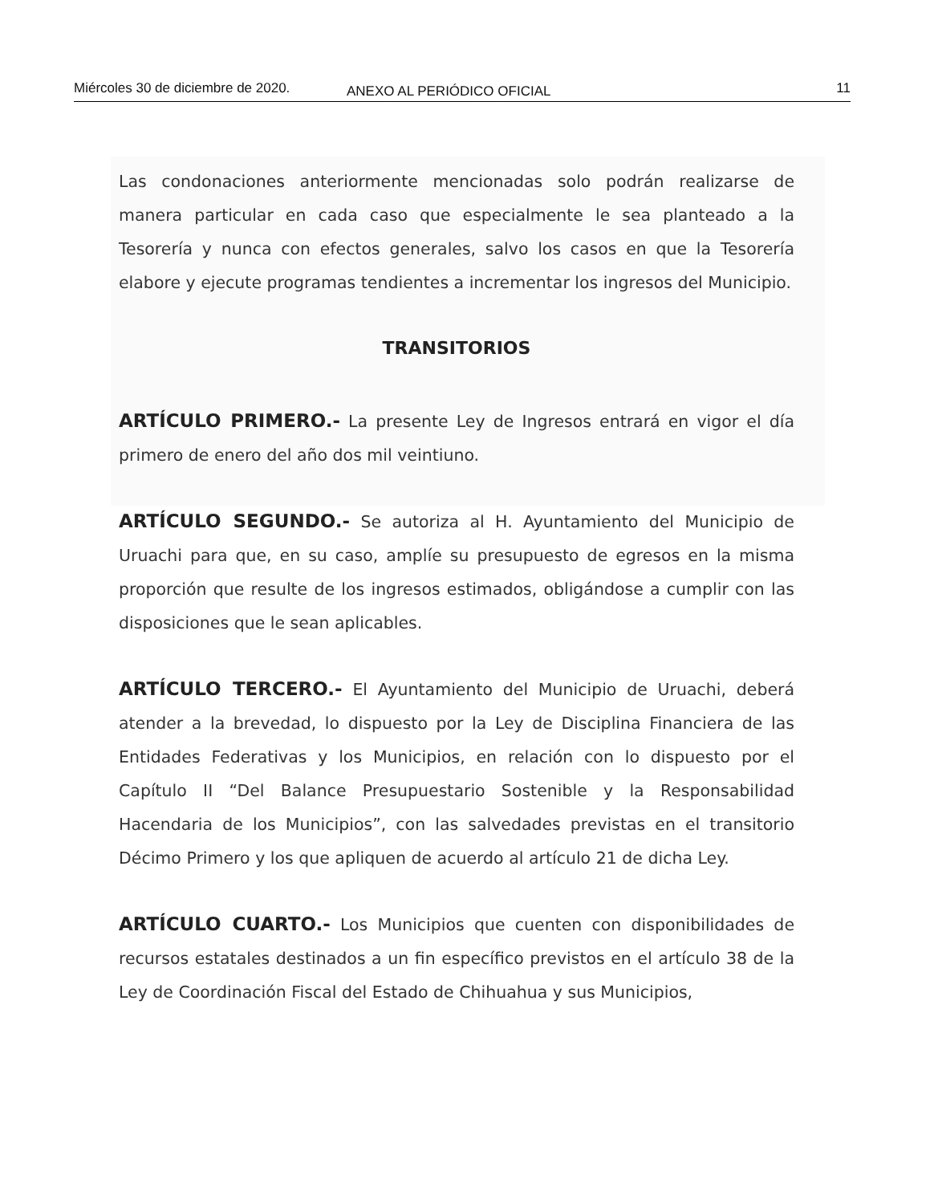Miércoles 30 de diciembre de 2020. ANEXO AL PERIÓDICO OFICIAL 11
Las condonaciones anteriormente mencionadas solo podrán realizarse de manera particular en cada caso que especialmente le sea planteado a la Tesorería y nunca con efectos generales, salvo los casos en que la Tesorería elabore y ejecute programas tendientes a incrementar los ingresos del Municipio.
TRANSITORIOS
ARTÍCULO PRIMERO.- La presente Ley de Ingresos entrará en vigor el día primero de enero del año dos mil veintiuno.
ARTÍCULO SEGUNDO.- Se autoriza al H. Ayuntamiento del Municipio de Uruachi para que, en su caso, amplíe su presupuesto de egresos en la misma proporción que resulte de los ingresos estimados, obligándose a cumplir con las disposiciones que le sean aplicables.
ARTÍCULO TERCERO.- El Ayuntamiento del Municipio de Uruachi, deberá atender a la brevedad, lo dispuesto por la Ley de Disciplina Financiera de las Entidades Federativas y los Municipios, en relación con lo dispuesto por el Capítulo II “Del Balance Presupuestario Sostenible y la Responsabilidad Hacendaria de los Municipios”, con las salvedades previstas en el transitorio Décimo Primero y los que apliquen de acuerdo al artículo 21 de dicha Ley.
ARTÍCULO CUARTO.- Los Municipios que cuenten con disponibilidades de recursos estatales destinados a un fin específico previstos en el artículo 38 de la Ley de Coordinación Fiscal del Estado de Chihuahua y sus Municipios,